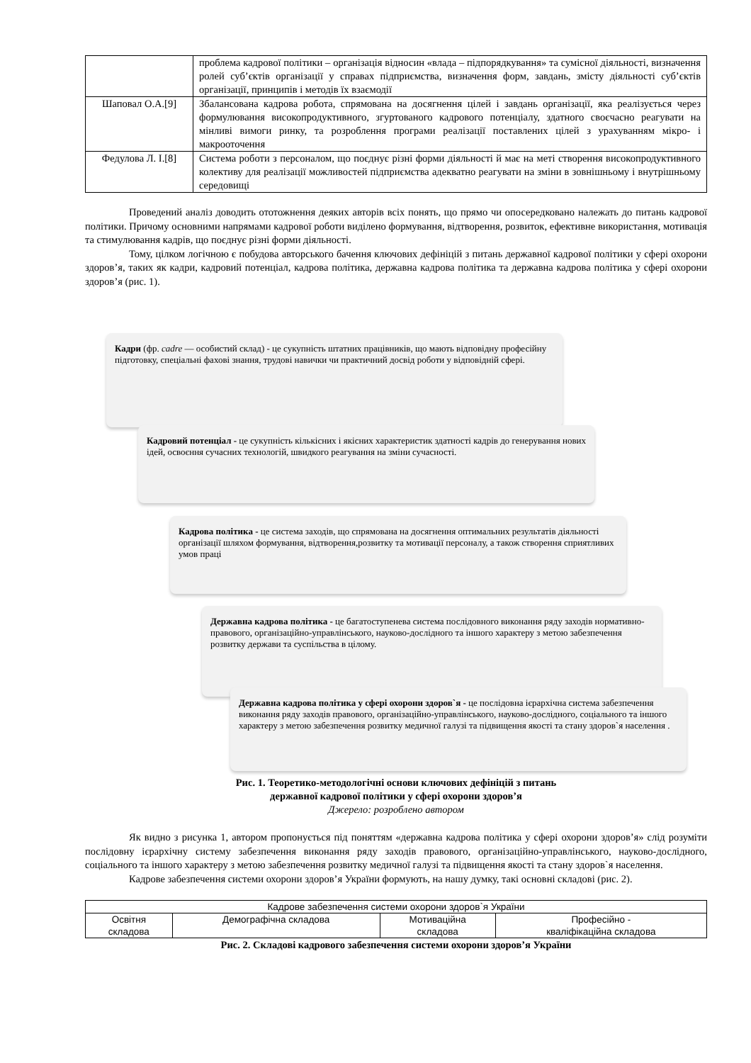| | проблема кадрової політики – організація відносин «влада – підпорядкування» та сумісної діяльності, визначення ролей суб’єктів організації у справах підприємства, визначення форм, завдань, змісту діяльності суб’єктів організації, принципів і методів їх взаємодії |
| Шаповал О.А.[9] | Збалансована кадрова робота, спрямована на досягнення цілей і завдань організації, яка реалізується через формулювання високопродуктивного, згуртованого кадрового потенціалу, здатного своєчасно реагувати на мінливі вимоги ринку, та розроблення програми реалізації поставлених цілей з урахуванням мікро- і макрооточення |
| Федулова Л. І.[8] | Система роботи з персоналом, що поєднує різні форми діяльності й має на меті створення високопродуктивного колективу для реалізації можливостей підприємства адекватно реагувати на зміни в зовнішньому і внутрішньому середовищі |
Проведений аналіз доводить ототожнення деяких авторів всіх понять, що прямо чи опосередковано належать до питань кадрової політики. Причому основними напрямами кадрової роботи виділено формування, відтворення, розвиток, ефективне використання, мотивація та стимулювання кадрів, що поєднує різні форми діяльності.
Тому, цілком логічною є побудова авторського бачення ключових дефініцій з питань державної кадрової політики у сфері охорони здоров’я, таких як кадри, кадровий потенціал, кадрова політика, державна кадрова політика та державна кадрова політика у сфері охорони здоров’я (рис. 1).
Кадри (фр. cadre — особистий склад) - це сукупність штатних працівників, що мають відповідну професійну підготовку, спеціальні фахові знання, трудові навички чи практичний досвід роботи у відповідній сфері.
Кадровий потенціал - це сукупність кількісних і якісних характеристик здатності кадрів до генерування нових ідей, освоєння сучасних технологій, швидкого реагування на зміни сучасності.
Кадрова політика - це система заходів, що спрямована на досягнення оптимальних результатів діяльності організації шляхом формування, відтворення,розвитку та мотивації персоналу, а також створення сприятливих умов праці
Державна кадрова політика - це багатоступенева система послідовного виконання ряду заходів нормативно-правового, організаційно-управлінського, науково-дослідного та іншого характеру з метою забезпечення розвитку держави та суспільства в цілому.
Державна кадрова політика у сфері охорони здоров`я - це послідовна ієрархічна система забезпечення виконання ряду заходів правового, організаційно-управлінського, науково-дослідного, соціального та іншого характеру з метою забезпечення розвитку медичної галузі та підвищення якості та стану здоров`я населення .
Рис. 1. Теоретико-методологічні основи ключових дефініцій з питань
державної кадрової політики у сфері охорони здоров’я
Джерело: розроблено автором
Як видно з рисунка 1, автором пропонується під поняттям «державна кадрова політика у сфері охорони здоров’я» слід розуміти послідовну ієрархічну систему забезпечення виконання ряду заходів правового, організаційно-управлінського, науково-дослідного, соціального та іншого характеру з метою забезпечення розвитку медичної галузі та підвищення якості та стану здоров`я населення.
Кадрове забезпечення системи охорони здоров’я України формують, на нашу думку, такі основні складові (рис. 2).
| Кадрове забезпечення системи охорони здоров`я України | | | |
| Освітня складова | Демографічна складова | Мотиваційна складова | Професійно - кваліфікаційна складова |
Рис. 2. Складові кадрового забезпечення системи охорони здоров’я України